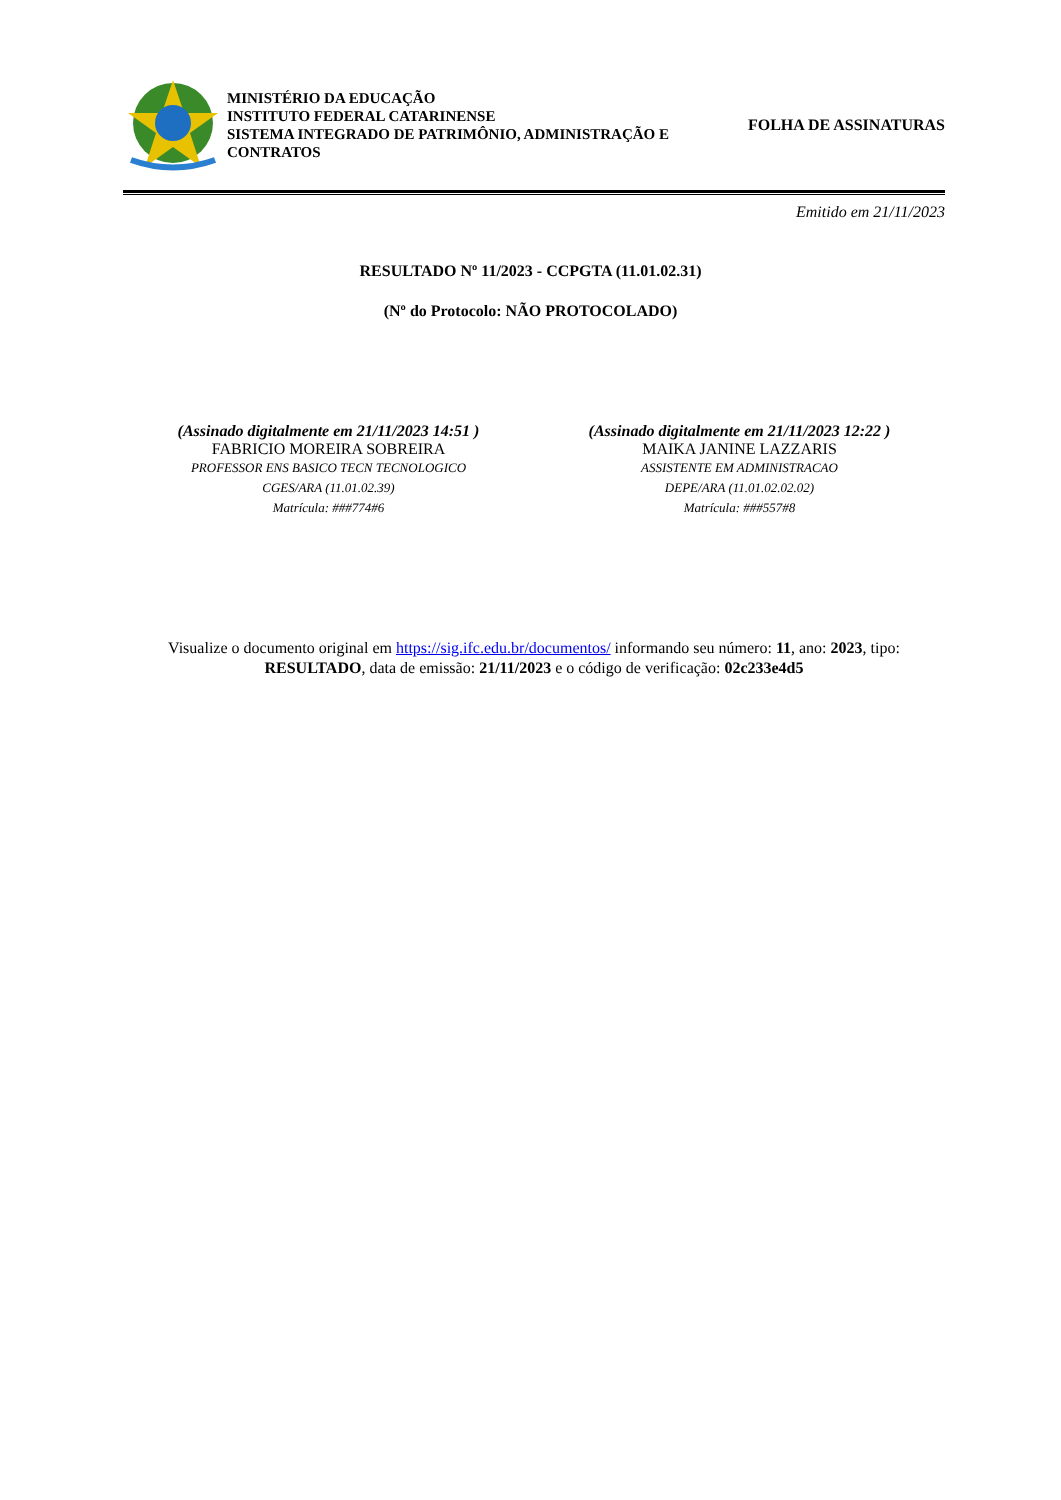MINISTÉRIO DA EDUCAÇÃO
INSTITUTO FEDERAL CATARINENSE
SISTEMA INTEGRADO DE PATRIMÔNIO, ADMINISTRAÇÃO E CONTRATOS
FOLHA DE ASSINATURAS
Emitido em 21/11/2023
RESULTADO Nº 11/2023 - CCPGTA (11.01.02.31)
(Nº do Protocolo: NÃO PROTOCOLADO)
(Assinado digitalmente em 21/11/2023 14:51 )
FABRICIO MOREIRA SOBREIRA
PROFESSOR ENS BASICO TECN TECNOLOGICO
CGES/ARA (11.01.02.39)
Matrícula: ###774#6
(Assinado digitalmente em 21/11/2023 12:22 )
MAIKA JANINE LAZZARIS
ASSISTENTE EM ADMINISTRACAO
DEPE/ARA (11.01.02.02.02)
Matrícula: ###557#8
Visualize o documento original em https://sig.ifc.edu.br/documentos/ informando seu número: 11, ano: 2023, tipo: RESULTADO, data de emissão: 21/11/2023 e o código de verificação: 02c233e4d5